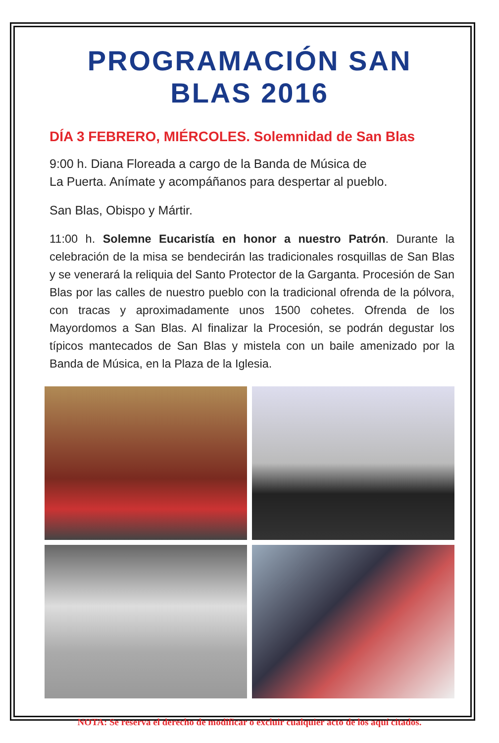PROGRAMACIÓN SAN BLAS 2016
DÍA 3 FEBRERO, MIÉRCOLES. Solemnidad de San Blas
9:00 h. Diana Floreada a cargo de la Banda de Música de
La Puerta. Anímate y acompáñanos para despertar al pueblo.
San Blas, Obispo y Mártir.
11:00 h. Solemne Eucaristía en honor a nuestro Patrón. Durante la celebración de la misa se bendecirán las tradicionales rosquillas de San Blas y se venerará la reliquia del Santo Protector de la Garganta. Procesión de San Blas por las calles de nuestro pueblo con la tradicional ofrenda de la pólvora, con tracas y aproximadamente unos 1500 cohetes. Ofrenda de los Mayordomos a San Blas. Al finalizar la Procesión, se podrán degustar los típicos mantecados de San Blas y mistela con un baile amenizado por la Banda de Música, en la Plaza de la Iglesia.
NOTA: Se reserva el derecho de modificar o excluir cualquier acto de los aquí citados.